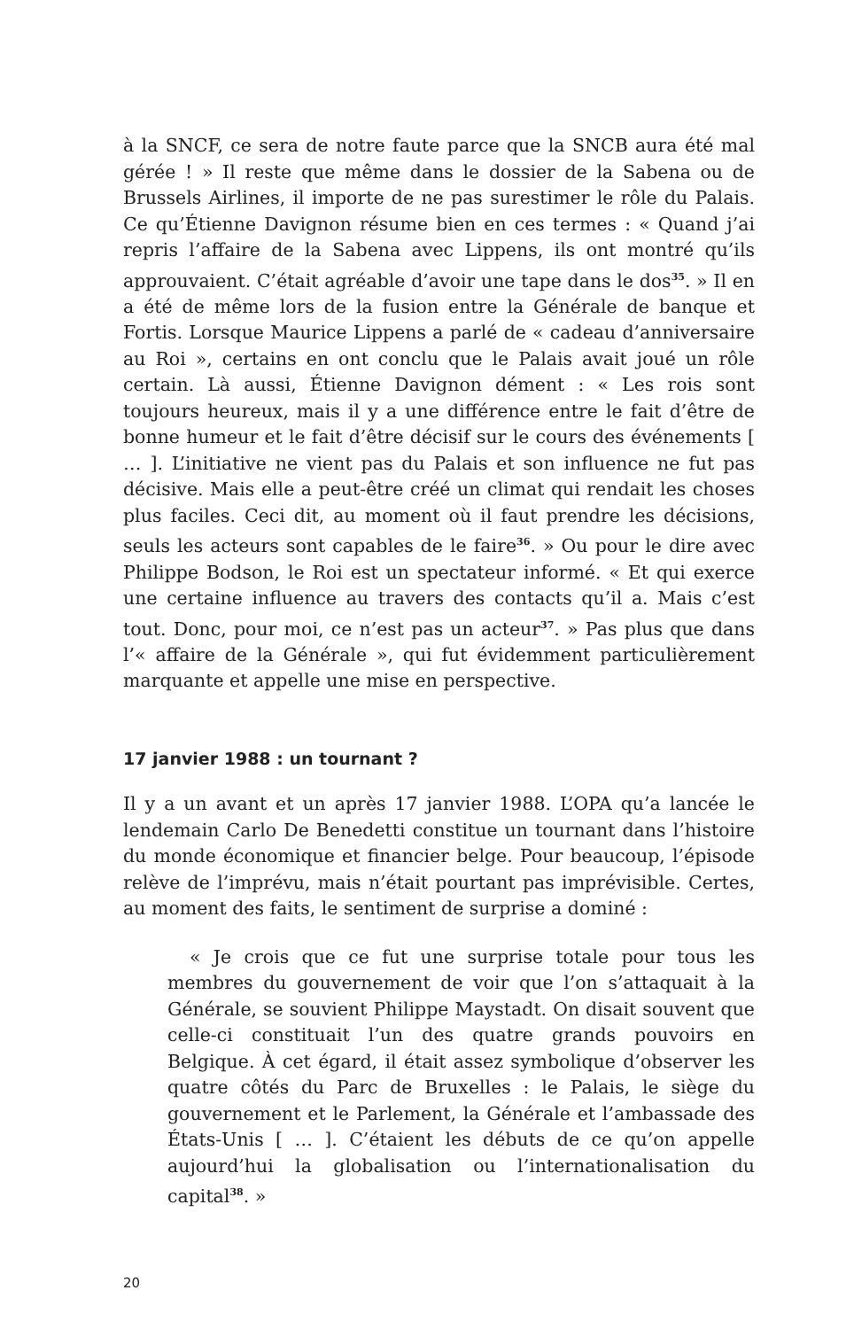à la SNCF, ce sera de notre faute parce que la SNCB aura été mal gérée ! » Il reste que même dans le dossier de la Sabena ou de Brussels Airlines, il importe de ne pas surestimer le rôle du Palais. Ce qu’Étienne Davignon résume bien en ces termes : « Quand j’ai repris l’affaire de la Sabena avec Lippens, ils ont montré qu’ils approuvaient. C’était agréable d’avoir une tape dans le dos<sup>35</sup>. » Il en a été de même lors de la fusion entre la Générale de banque et Fortis. Lorsque Maurice Lippens a parlé de « cadeau d’anniversaire au Roi », certains en ont conclu que le Palais avait joué un rôle certain. Là aussi, Étienne Davignon dément : « Les rois sont toujours heureux, mais il y a une différence entre le fait d’être de bonne humeur et le fait d’être décisif sur le cours des événements [ … ]. L’initiative ne vient pas du Palais et son influence ne fut pas décisive. Mais elle a peut-être créé un climat qui rendait les choses plus faciles. Ceci dit, au moment où il faut prendre les décisions, seuls les acteurs sont capables de le faire<sup>36</sup>. » Ou pour le dire avec Philippe Bodson, le Roi est un spectateur informé. « Et qui exerce une certaine influence au travers des contacts qu’il a. Mais c’est tout. Donc, pour moi, ce n’est pas un acteur<sup>37</sup>. » Pas plus que dans l’« affaire de la Générale », qui fut évidemment particulièrement marquante et appelle une mise en perspective.
17 janvier 1988 : un tournant ?
Il y a un avant et un après 17 janvier 1988. L’OPA qu’a lancée le lendemain Carlo De Benedetti constitue un tournant dans l’histoire du monde économique et financier belge. Pour beaucoup, l’épisode relève de l’imprévu, mais n’était pourtant pas imprévisible. Certes, au moment des faits, le sentiment de surprise a dominé :
« Je crois que ce fut une surprise totale pour tous les membres du gouvernement de voir que l’on s’attaquait à la Générale, se souvient Philippe Maystadt. On disait souvent que celle-ci constituait l’un des quatre grands pouvoirs en Belgique. À cet égard, il était assez symbolique d’observer les quatre côtés du Parc de Bruxelles : le Palais, le siège du gouvernement et le Parlement, la Générale et l’ambassade des États-Unis [ … ]. C’étaient les débuts de ce qu’on appelle aujourd’hui la globalisation ou l’internationalisation du capital<sup>38</sup>. »
20